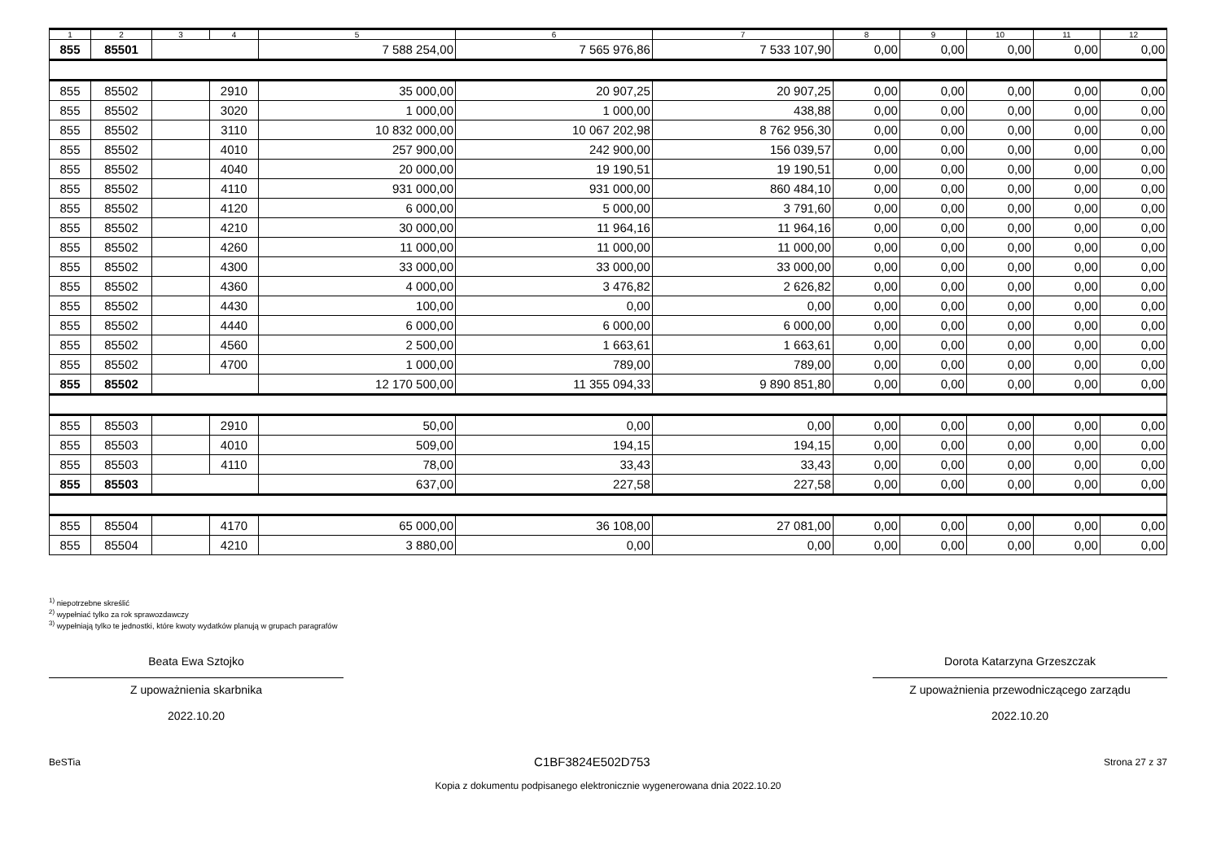| 1 | 2 | 3 | 4 | 5 | 6 | 7 | 8 | 9 | 10 | 11 | 12 |
| --- | --- | --- | --- | --- | --- | --- | --- | --- | --- | --- | --- |
| 855 | 85501 | | | 7 588 254,00 | 7 565 976,86 | 7 533 107,90 | 0,00 | 0,00 | 0,00 | 0,00 | 0,00 |
| 855 | 85502 | | 2910 | 35 000,00 | 20 907,25 | 20 907,25 | 0,00 | 0,00 | 0,00 | 0,00 | 0,00 |
| 855 | 85502 | | 3020 | 1 000,00 | 1 000,00 | 438,88 | 0,00 | 0,00 | 0,00 | 0,00 | 0,00 |
| 855 | 85502 | | 3110 | 10 832 000,00 | 10 067 202,98 | 8 762 956,30 | 0,00 | 0,00 | 0,00 | 0,00 | 0,00 |
| 855 | 85502 | | 4010 | 257 900,00 | 242 900,00 | 156 039,57 | 0,00 | 0,00 | 0,00 | 0,00 | 0,00 |
| 855 | 85502 | | 4040 | 20 000,00 | 19 190,51 | 19 190,51 | 0,00 | 0,00 | 0,00 | 0,00 | 0,00 |
| 855 | 85502 | | 4110 | 931 000,00 | 931 000,00 | 860 484,10 | 0,00 | 0,00 | 0,00 | 0,00 | 0,00 |
| 855 | 85502 | | 4120 | 6 000,00 | 5 000,00 | 3 791,60 | 0,00 | 0,00 | 0,00 | 0,00 | 0,00 |
| 855 | 85502 | | 4210 | 30 000,00 | 11 964,16 | 11 964,16 | 0,00 | 0,00 | 0,00 | 0,00 | 0,00 |
| 855 | 85502 | | 4260 | 11 000,00 | 11 000,00 | 11 000,00 | 0,00 | 0,00 | 0,00 | 0,00 | 0,00 |
| 855 | 85502 | | 4300 | 33 000,00 | 33 000,00 | 33 000,00 | 0,00 | 0,00 | 0,00 | 0,00 | 0,00 |
| 855 | 85502 | | 4360 | 4 000,00 | 3 476,82 | 2 626,82 | 0,00 | 0,00 | 0,00 | 0,00 | 0,00 |
| 855 | 85502 | | 4430 | 100,00 | 0,00 | 0,00 | 0,00 | 0,00 | 0,00 | 0,00 | 0,00 |
| 855 | 85502 | | 4440 | 6 000,00 | 6 000,00 | 6 000,00 | 0,00 | 0,00 | 0,00 | 0,00 | 0,00 |
| 855 | 85502 | | 4560 | 2 500,00 | 1 663,61 | 1 663,61 | 0,00 | 0,00 | 0,00 | 0,00 | 0,00 |
| 855 | 85502 | | 4700 | 1 000,00 | 789,00 | 789,00 | 0,00 | 0,00 | 0,00 | 0,00 | 0,00 |
| 855 | 85502 | | | 12 170 500,00 | 11 355 094,33 | 9 890 851,80 | 0,00 | 0,00 | 0,00 | 0,00 | 0,00 |
| 855 | 85503 | | 2910 | 50,00 | 0,00 | 0,00 | 0,00 | 0,00 | 0,00 | 0,00 | 0,00 |
| 855 | 85503 | | 4010 | 509,00 | 194,15 | 194,15 | 0,00 | 0,00 | 0,00 | 0,00 | 0,00 |
| 855 | 85503 | | 4110 | 78,00 | 33,43 | 33,43 | 0,00 | 0,00 | 0,00 | 0,00 | 0,00 |
| 855 | 85503 | | | 637,00 | 227,58 | 227,58 | 0,00 | 0,00 | 0,00 | 0,00 | 0,00 |
| 855 | 85504 | | 4170 | 65 000,00 | 36 108,00 | 27 081,00 | 0,00 | 0,00 | 0,00 | 0,00 | 0,00 |
| 855 | 85504 | | 4210 | 3 880,00 | 0,00 | 0,00 | 0,00 | 0,00 | 0,00 | 0,00 | 0,00 |
<sup>1)</sup> niepotrzebne skreślić
<sup>2)</sup> wypełniać tylko za rok sprawozdawczy
<sup>3)</sup> wypełniają tylko te jednostki, które kwoty wydatków planują w grupach paragrafów
Beata Ewa Sztojko
Z upoważnienia skarbnika
2022.10.20
Dorota Katarzyna Grzeszczak
Z upoważnienia przewodniczącego zarządu
2022.10.20
BeSTia C1BF3824E502D753 Strona 27 z 37
Kopia z dokumentu podpisanego elektronicznie wygenerowana dnia 2022.10.20